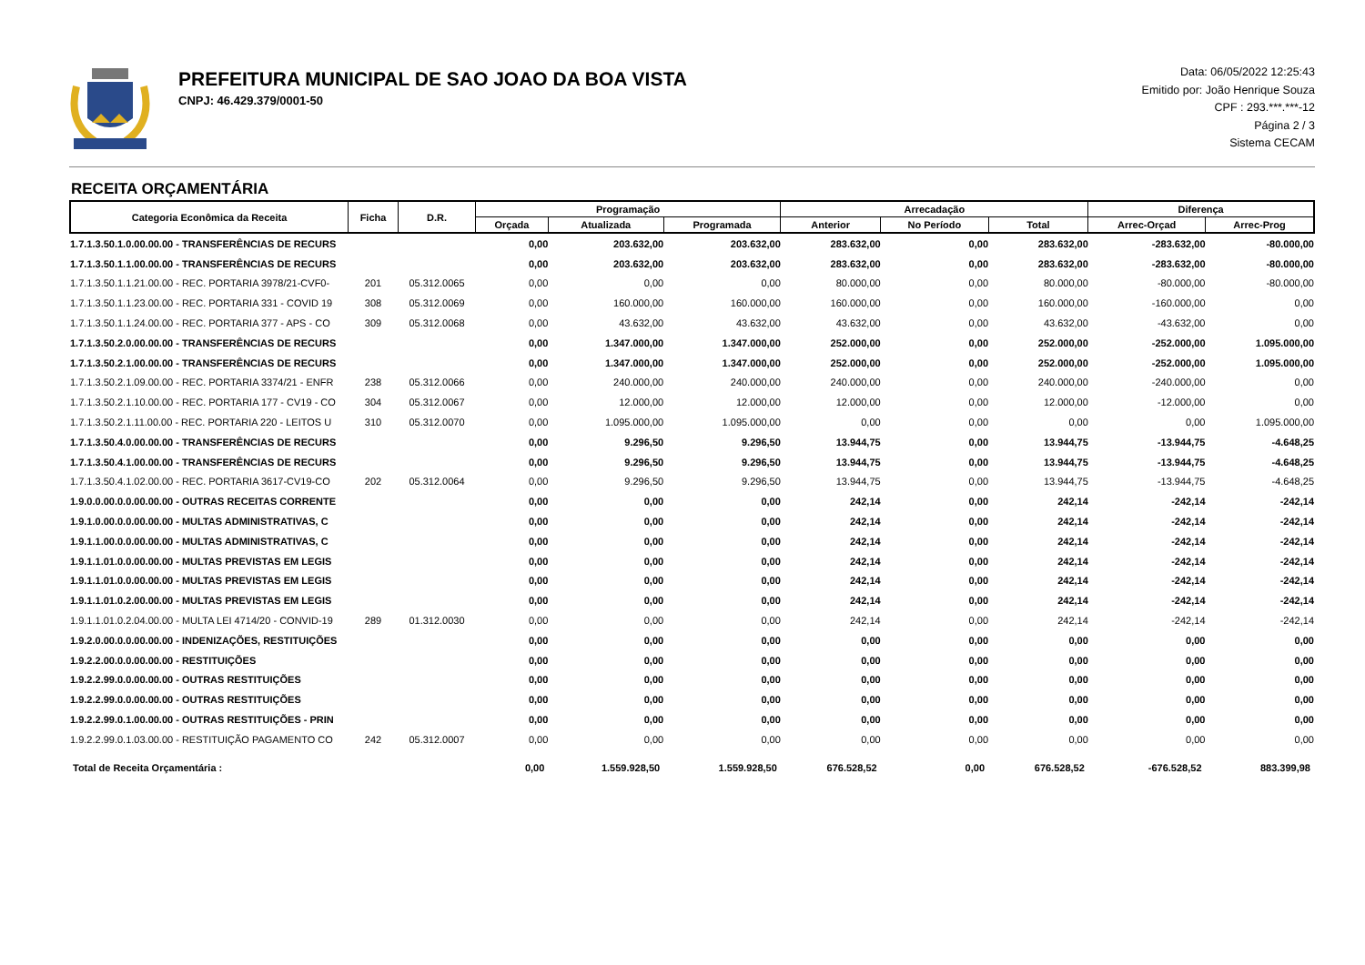PREFEITURA MUNICIPAL DE SAO JOAO DA BOA VISTA
CNPJ: 46.429.379/0001-50
Data: 06/05/2022 12:25:43
Emitido por: João Henrique Souza
CPF : 293.***.***-12
Página 2 / 3
Sistema CECAM
RECEITA ORÇAMENTÁRIA
| Categoria Econômica da Receita | Ficha | D.R. | Programação | | | Arrecadação | | | Diferença | |
| --- | --- | --- | --- | --- | --- | --- | --- | --- | --- | --- |
| | | | Orçada | Atualizada | Programada | Anterior | No Período | Total | Arrec-Orçad | Arrec-Prog |
| 1.7.1.3.50.1.0.00.00.00 - TRANSFERÊNCIAS DE RECURS | | | 0,00 | 203.632,00 | 203.632,00 | 283.632,00 | 0,00 | 283.632,00 | -283.632,00 | -80.000,00 |
| 1.7.1.3.50.1.1.00.00.00 - TRANSFERÊNCIAS DE RECURS | | | 0,00 | 203.632,00 | 203.632,00 | 283.632,00 | 0,00 | 283.632,00 | -283.632,00 | -80.000,00 |
| 1.7.1.3.50.1.1.21.00.00 - REC. PORTARIA 3978/21-CVF0- | 201 | 05.312.0065 | 0,00 | 0,00 | 0,00 | 80.000,00 | 0,00 | 80.000,00 | -80.000,00 | -80.000,00 |
| 1.7.1.3.50.1.1.23.00.00 - REC. PORTARIA 331 - COVID 19 | 308 | 05.312.0069 | 0,00 | 160.000,00 | 160.000,00 | 160.000,00 | 0,00 | 160.000,00 | -160.000,00 | 0,00 |
| 1.7.1.3.50.1.1.24.00.00 - REC. PORTARIA 377 - APS - CO | 309 | 05.312.0068 | 0,00 | 43.632,00 | 43.632,00 | 43.632,00 | 0,00 | 43.632,00 | -43.632,00 | 0,00 |
| 1.7.1.3.50.2.0.00.00.00 - TRANSFERÊNCIAS DE RECURS | | | 0,00 | 1.347.000,00 | 1.347.000,00 | 252.000,00 | 0,00 | 252.000,00 | -252.000,00 | 1.095.000,00 |
| 1.7.1.3.50.2.1.00.00.00 - TRANSFERÊNCIAS DE RECURS | | | 0,00 | 1.347.000,00 | 1.347.000,00 | 252.000,00 | 0,00 | 252.000,00 | -252.000,00 | 1.095.000,00 |
| 1.7.1.3.50.2.1.09.00.00 - REC. PORTARIA 3374/21 - ENFR | 238 | 05.312.0066 | 0,00 | 240.000,00 | 240.000,00 | 240.000,00 | 0,00 | 240.000,00 | -240.000,00 | 0,00 |
| 1.7.1.3.50.2.1.10.00.00 - REC. PORTARIA 177 - CV19 - CO | 304 | 05.312.0067 | 0,00 | 12.000,00 | 12.000,00 | 12.000,00 | 0,00 | 12.000,00 | -12.000,00 | 0,00 |
| 1.7.1.3.50.2.1.11.00.00 - REC. PORTARIA 220 - LEITOS U | 310 | 05.312.0070 | 0,00 | 1.095.000,00 | 1.095.000,00 | 0,00 | 0,00 | 0,00 | 0,00 | 1.095.000,00 |
| 1.7.1.3.50.4.0.00.00.00 - TRANSFERÊNCIAS DE RECURS | | | 0,00 | 9.296,50 | 9.296,50 | 13.944,75 | 0,00 | 13.944,75 | -13.944,75 | -4.648,25 |
| 1.7.1.3.50.4.1.00.00.00 - TRANSFERÊNCIAS DE RECURS | | | 0,00 | 9.296,50 | 9.296,50 | 13.944,75 | 0,00 | 13.944,75 | -13.944,75 | -4.648,25 |
| 1.7.1.3.50.4.1.02.00.00 - REC. PORTARIA 3617-CV19-CO | 202 | 05.312.0064 | 0,00 | 9.296,50 | 9.296,50 | 13.944,75 | 0,00 | 13.944,75 | -13.944,75 | -4.648,25 |
| 1.9.0.0.00.0.0.00.00.00 - OUTRAS RECEITAS CORRENTE | | | 0,00 | 0,00 | 0,00 | 242,14 | 0,00 | 242,14 | -242,14 | -242,14 |
| 1.9.1.0.00.0.0.00.00.00 - MULTAS ADMINISTRATIVAS, C | | | 0,00 | 0,00 | 0,00 | 242,14 | 0,00 | 242,14 | -242,14 | -242,14 |
| 1.9.1.1.00.0.0.00.00.00 - MULTAS ADMINISTRATIVAS, C | | | 0,00 | 0,00 | 0,00 | 242,14 | 0,00 | 242,14 | -242,14 | -242,14 |
| 1.9.1.1.01.0.0.00.00.00 - MULTAS PREVISTAS EM LEGIS | | | 0,00 | 0,00 | 0,00 | 242,14 | 0,00 | 242,14 | -242,14 | -242,14 |
| 1.9.1.1.01.0.0.00.00.00 - MULTAS PREVISTAS EM LEGIS | | | 0,00 | 0,00 | 0,00 | 242,14 | 0,00 | 242,14 | -242,14 | -242,14 |
| 1.9.1.1.01.0.2.00.00.00 - MULTAS PREVISTAS EM LEGIS | | | 0,00 | 0,00 | 0,00 | 242,14 | 0,00 | 242,14 | -242,14 | -242,14 |
| 1.9.1.1.01.0.2.04.00.00 - MULTA LEI 4714/20 - CONVID-19 | 289 | 01.312.0030 | 0,00 | 0,00 | 0,00 | 242,14 | 0,00 | 242,14 | -242,14 | -242,14 |
| 1.9.2.0.00.0.0.00.00.00 - INDENIZAÇÕES, RESTITUIÇÕES | | | 0,00 | 0,00 | 0,00 | 0,00 | 0,00 | 0,00 | 0,00 | 0,00 |
| 1.9.2.2.00.0.0.00.00.00 - RESTITUIÇÕES | | | 0,00 | 0,00 | 0,00 | 0,00 | 0,00 | 0,00 | 0,00 | 0,00 |
| 1.9.2.2.99.0.0.00.00.00 - OUTRAS RESTITUIÇÕES | | | 0,00 | 0,00 | 0,00 | 0,00 | 0,00 | 0,00 | 0,00 | 0,00 |
| 1.9.2.2.99.0.0.00.00.00 - OUTRAS RESTITUIÇÕES | | | 0,00 | 0,00 | 0,00 | 0,00 | 0,00 | 0,00 | 0,00 | 0,00 |
| 1.9.2.2.99.0.1.00.00.00 - OUTRAS RESTITUIÇÕES - PRIN | | | 0,00 | 0,00 | 0,00 | 0,00 | 0,00 | 0,00 | 0,00 | 0,00 |
| 1.9.2.2.99.0.1.03.00.00 - RESTITUIÇÃO PAGAMENTO CO | 242 | 05.312.0007 | 0,00 | 0,00 | 0,00 | 0,00 | 0,00 | 0,00 | 0,00 | 0,00 |
| Total de Receita Orçamentária : | | | 0,00 | 1.559.928,50 | 1.559.928,50 | 676.528,52 | 0,00 | 676.528,52 | -676.528,52 | 883.399,98 |